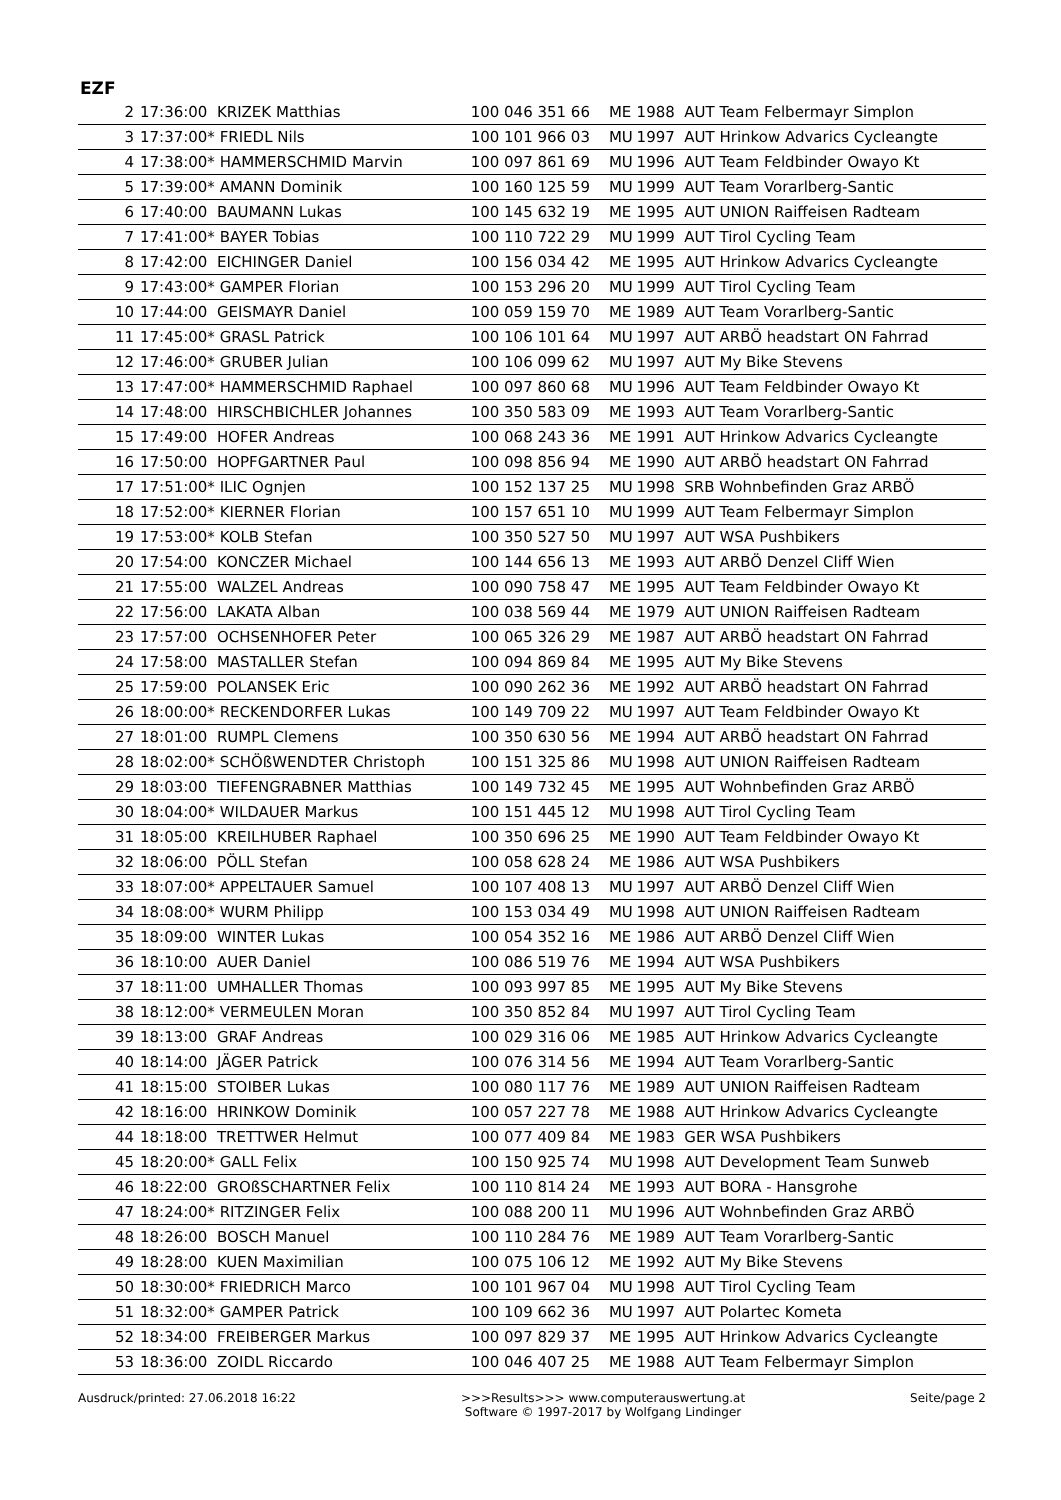EZF
| 2 | 17:36:00 KRIZEK Matthias | 100 046 351 66 | ME | 1988 AUT Team Felbermayr Simplon |
| 3 | 17:37:00* FRIEDL Nils | 100 101 966 03 | MU | 1997 AUT Hrinkow Advarics Cycleangte |
| 4 | 17:38:00* HAMMERSCHMID Marvin | 100 097 861 69 | MU | 1996 AUT Team Feldbinder Owayo Kt |
| 5 | 17:39:00* AMANN Dominik | 100 160 125 59 | MU | 1999 AUT Team Vorarlberg-Santic |
| 6 | 17:40:00 BAUMANN Lukas | 100 145 632 19 | ME | 1995 AUT UNION Raiffeisen Radteam |
| 7 | 17:41:00* BAYER Tobias | 100 110 722 29 | MU | 1999 AUT Tirol Cycling Team |
| 8 | 17:42:00 EICHINGER Daniel | 100 156 034 42 | ME | 1995 AUT Hrinkow Advarics Cycleangte |
| 9 | 17:43:00* GAMPER Florian | 100 153 296 20 | MU | 1999 AUT Tirol Cycling Team |
| 10 | 17:44:00 GEISMAYR Daniel | 100 059 159 70 | ME | 1989 AUT Team Vorarlberg-Santic |
| 11 | 17:45:00* GRASL Patrick | 100 106 101 64 | MU | 1997 AUT ARBÖ headstart ON Fahrrad |
| 12 | 17:46:00* GRUBER Julian | 100 106 099 62 | MU | 1997 AUT My Bike Stevens |
| 13 | 17:47:00* HAMMERSCHMID Raphael | 100 097 860 68 | MU | 1996 AUT Team Feldbinder Owayo Kt |
| 14 | 17:48:00 HIRSCHBICHLER Johannes | 100 350 583 09 | ME | 1993 AUT Team Vorarlberg-Santic |
| 15 | 17:49:00 HOFER Andreas | 100 068 243 36 | ME | 1991 AUT Hrinkow Advarics Cycleangte |
| 16 | 17:50:00 HOPFGARTNER Paul | 100 098 856 94 | ME | 1990 AUT ARBÖ headstart ON Fahrrad |
| 17 | 17:51:00* ILIC Ognjen | 100 152 137 25 | MU | 1998 SRB Wohnbefinden Graz ARBÖ |
| 18 | 17:52:00* KIERNER Florian | 100 157 651 10 | MU | 1999 AUT Team Felbermayr Simplon |
| 19 | 17:53:00* KOLB Stefan | 100 350 527 50 | MU | 1997 AUT WSA Pushbikers |
| 20 | 17:54:00 KONCZER Michael | 100 144 656 13 | ME | 1993 AUT ARBÖ Denzel Cliff Wien |
| 21 | 17:55:00 WALZEL Andreas | 100 090 758 47 | ME | 1995 AUT Team Feldbinder Owayo Kt |
| 22 | 17:56:00 LAKATA Alban | 100 038 569 44 | ME | 1979 AUT UNION Raiffeisen Radteam |
| 23 | 17:57:00 OCHSENHOFER Peter | 100 065 326 29 | ME | 1987 AUT ARBÖ headstart ON Fahrrad |
| 24 | 17:58:00 MASTALLER Stefan | 100 094 869 84 | ME | 1995 AUT My Bike Stevens |
| 25 | 17:59:00 POLANSEK Eric | 100 090 262 36 | ME | 1992 AUT ARBÖ headstart ON Fahrrad |
| 26 | 18:00:00* RECKENDORFER Lukas | 100 149 709 22 | MU | 1997 AUT Team Feldbinder Owayo Kt |
| 27 | 18:01:00 RUMPL Clemens | 100 350 630 56 | ME | 1994 AUT ARBÖ headstart ON Fahrrad |
| 28 | 18:02:00* SCHÖßWENDTER Christoph | 100 151 325 86 | MU | 1998 AUT UNION Raiffeisen Radteam |
| 29 | 18:03:00 TIEFENGRABNER Matthias | 100 149 732 45 | ME | 1995 AUT Wohnbefinden Graz ARBÖ |
| 30 | 18:04:00* WILDAUER Markus | 100 151 445 12 | MU | 1998 AUT Tirol Cycling Team |
| 31 | 18:05:00 KREILHUBER Raphael | 100 350 696 25 | ME | 1990 AUT Team Feldbinder Owayo Kt |
| 32 | 18:06:00 PÖLL Stefan | 100 058 628 24 | ME | 1986 AUT WSA Pushbikers |
| 33 | 18:07:00* APPELTAUER Samuel | 100 107 408 13 | MU | 1997 AUT ARBÖ Denzel Cliff Wien |
| 34 | 18:08:00* WURM Philipp | 100 153 034 49 | MU | 1998 AUT UNION Raiffeisen Radteam |
| 35 | 18:09:00 WINTER Lukas | 100 054 352 16 | ME | 1986 AUT ARBÖ Denzel Cliff Wien |
| 36 | 18:10:00 AUER Daniel | 100 086 519 76 | ME | 1994 AUT WSA Pushbikers |
| 37 | 18:11:00 UMHALLER Thomas | 100 093 997 85 | ME | 1995 AUT My Bike Stevens |
| 38 | 18:12:00* VERMEULEN Moran | 100 350 852 84 | MU | 1997 AUT Tirol Cycling Team |
| 39 | 18:13:00 GRAF Andreas | 100 029 316 06 | ME | 1985 AUT Hrinkow Advarics Cycleangte |
| 40 | 18:14:00 JÄGER Patrick | 100 076 314 56 | ME | 1994 AUT Team Vorarlberg-Santic |
| 41 | 18:15:00 STOIBER Lukas | 100 080 117 76 | ME | 1989 AUT UNION Raiffeisen Radteam |
| 42 | 18:16:00 HRINKOW Dominik | 100 057 227 78 | ME | 1988 AUT Hrinkow Advarics Cycleangte |
| 44 | 18:18:00 TRETTWER Helmut | 100 077 409 84 | ME | 1983 GER WSA Pushbikers |
| 45 | 18:20:00* GALL Felix | 100 150 925 74 | MU | 1998 AUT Development Team Sunweb |
| 46 | 18:22:00 GROßSCHARTNER Felix | 100 110 814 24 | ME | 1993 AUT BORA - Hansgrohe |
| 47 | 18:24:00* RITZINGER Felix | 100 088 200 11 | MU | 1996 AUT Wohnbefinden Graz ARBÖ |
| 48 | 18:26:00 BOSCH Manuel | 100 110 284 76 | ME | 1989 AUT Team Vorarlberg-Santic |
| 49 | 18:28:00 KUEN Maximilian | 100 075 106 12 | ME | 1992 AUT My Bike Stevens |
| 50 | 18:30:00* FRIEDRICH Marco | 100 101 967 04 | MU | 1998 AUT Tirol Cycling Team |
| 51 | 18:32:00* GAMPER Patrick | 100 109 662 36 | MU | 1997 AUT Polartec Kometa |
| 52 | 18:34:00 FREIBERGER Markus | 100 097 829 37 | ME | 1995 AUT Hrinkow Advarics Cycleangte |
| 53 | 18:36:00 ZOIDL Riccardo | 100 046 407 25 | ME | 1988 AUT Team Felbermayr Simplon |
Ausdruck/printed: 27.06.2018 16:22 >>>Results>>> www.computerauswertung.at
Software © 1997-2017 by Wolfgang Lindinger Seite/page 2